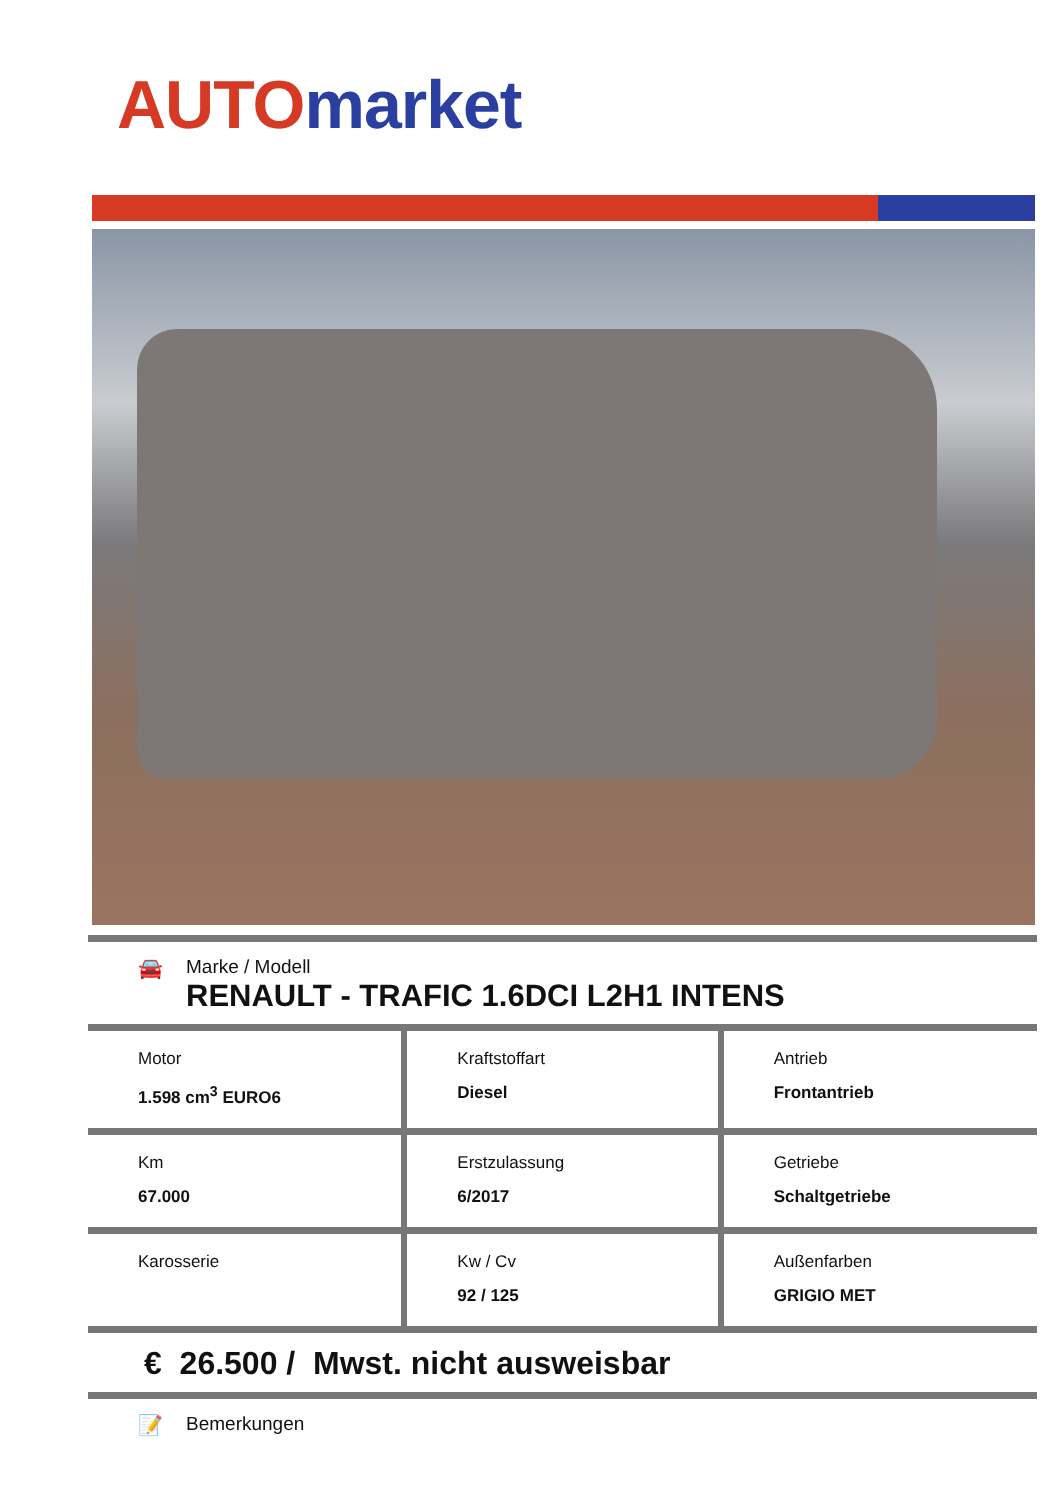AUTO market
🚘 Marke / Modell
RENAULT - TRAFIC 1.6DCI L2H1 INTENS
| Motor 1.598 cm<sup>3</sup> EURO6 | Kraftstoffart Diesel | Antrieb Frontantrieb |
| Km 67.000 | Erstzulassung 6/2017 | Getriebe Schaltgetriebe |
| Karosserie | Kw / Cv 92 / 125 | Außenfarben GRIGIO MET |
€ 26.500 / Mwst. nicht ausweisbar
📝 Bemerkungen